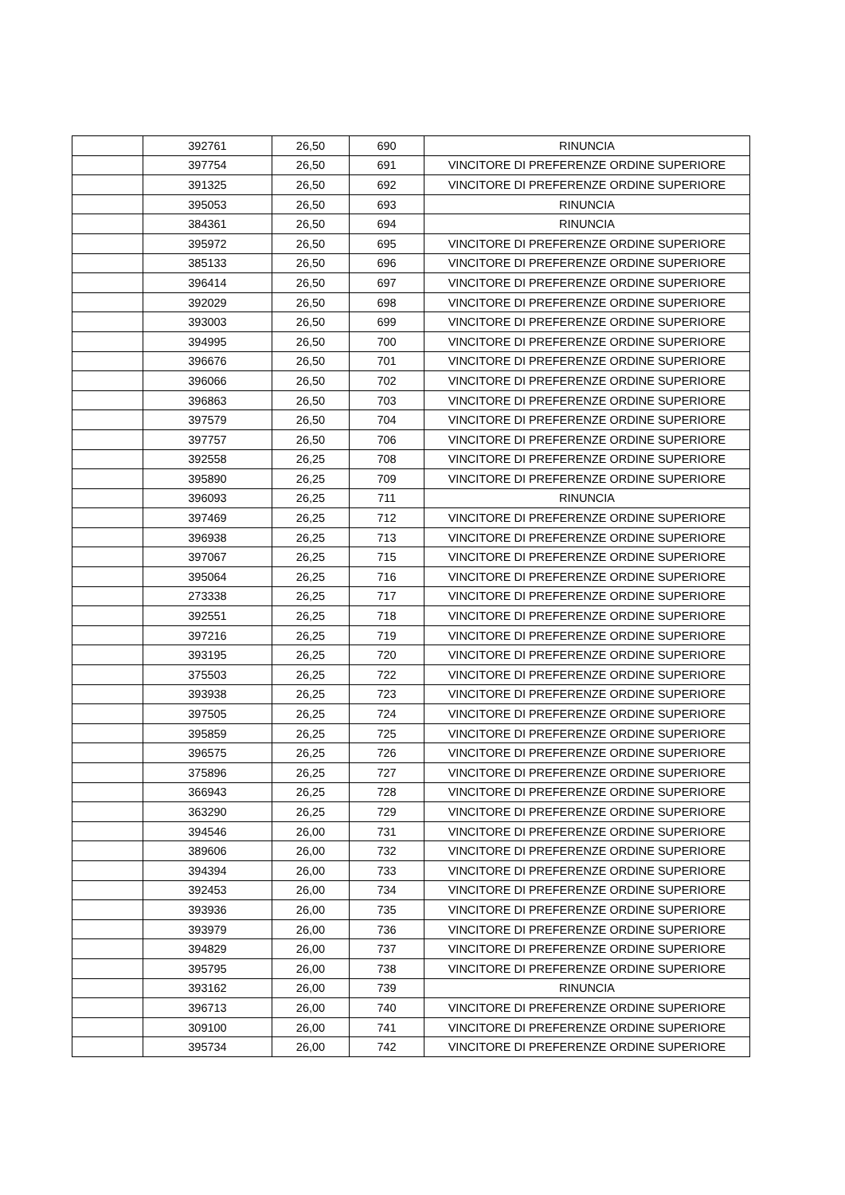| | 392761 | 26,50 | 690 | RINUNCIA |
| | 397754 | 26,50 | 691 | VINCITORE DI PREFERENZE ORDINE SUPERIORE |
| | 391325 | 26,50 | 692 | VINCITORE DI PREFERENZE ORDINE SUPERIORE |
| | 395053 | 26,50 | 693 | RINUNCIA |
| | 384361 | 26,50 | 694 | RINUNCIA |
| | 395972 | 26,50 | 695 | VINCITORE DI PREFERENZE ORDINE SUPERIORE |
| | 385133 | 26,50 | 696 | VINCITORE DI PREFERENZE ORDINE SUPERIORE |
| | 396414 | 26,50 | 697 | VINCITORE DI PREFERENZE ORDINE SUPERIORE |
| | 392029 | 26,50 | 698 | VINCITORE DI PREFERENZE ORDINE SUPERIORE |
| | 393003 | 26,50 | 699 | VINCITORE DI PREFERENZE ORDINE SUPERIORE |
| | 394995 | 26,50 | 700 | VINCITORE DI PREFERENZE ORDINE SUPERIORE |
| | 396676 | 26,50 | 701 | VINCITORE DI PREFERENZE ORDINE SUPERIORE |
| | 396066 | 26,50 | 702 | VINCITORE DI PREFERENZE ORDINE SUPERIORE |
| | 396863 | 26,50 | 703 | VINCITORE DI PREFERENZE ORDINE SUPERIORE |
| | 397579 | 26,50 | 704 | VINCITORE DI PREFERENZE ORDINE SUPERIORE |
| | 397757 | 26,50 | 706 | VINCITORE DI PREFERENZE ORDINE SUPERIORE |
| | 392558 | 26,25 | 708 | VINCITORE DI PREFERENZE ORDINE SUPERIORE |
| | 395890 | 26,25 | 709 | VINCITORE DI PREFERENZE ORDINE SUPERIORE |
| | 396093 | 26,25 | 711 | RINUNCIA |
| | 397469 | 26,25 | 712 | VINCITORE DI PREFERENZE ORDINE SUPERIORE |
| | 396938 | 26,25 | 713 | VINCITORE DI PREFERENZE ORDINE SUPERIORE |
| | 397067 | 26,25 | 715 | VINCITORE DI PREFERENZE ORDINE SUPERIORE |
| | 395064 | 26,25 | 716 | VINCITORE DI PREFERENZE ORDINE SUPERIORE |
| | 273338 | 26,25 | 717 | VINCITORE DI PREFERENZE ORDINE SUPERIORE |
| | 392551 | 26,25 | 718 | VINCITORE DI PREFERENZE ORDINE SUPERIORE |
| | 397216 | 26,25 | 719 | VINCITORE DI PREFERENZE ORDINE SUPERIORE |
| | 393195 | 26,25 | 720 | VINCITORE DI PREFERENZE ORDINE SUPERIORE |
| | 375503 | 26,25 | 722 | VINCITORE DI PREFERENZE ORDINE SUPERIORE |
| | 393938 | 26,25 | 723 | VINCITORE DI PREFERENZE ORDINE SUPERIORE |
| | 397505 | 26,25 | 724 | VINCITORE DI PREFERENZE ORDINE SUPERIORE |
| | 395859 | 26,25 | 725 | VINCITORE DI PREFERENZE ORDINE SUPERIORE |
| | 396575 | 26,25 | 726 | VINCITORE DI PREFERENZE ORDINE SUPERIORE |
| | 375896 | 26,25 | 727 | VINCITORE DI PREFERENZE ORDINE SUPERIORE |
| | 366943 | 26,25 | 728 | VINCITORE DI PREFERENZE ORDINE SUPERIORE |
| | 363290 | 26,25 | 729 | VINCITORE DI PREFERENZE ORDINE SUPERIORE |
| | 394546 | 26,00 | 731 | VINCITORE DI PREFERENZE ORDINE SUPERIORE |
| | 389606 | 26,00 | 732 | VINCITORE DI PREFERENZE ORDINE SUPERIORE |
| | 394394 | 26,00 | 733 | VINCITORE DI PREFERENZE ORDINE SUPERIORE |
| | 392453 | 26,00 | 734 | VINCITORE DI PREFERENZE ORDINE SUPERIORE |
| | 393936 | 26,00 | 735 | VINCITORE DI PREFERENZE ORDINE SUPERIORE |
| | 393979 | 26,00 | 736 | VINCITORE DI PREFERENZE ORDINE SUPERIORE |
| | 394829 | 26,00 | 737 | VINCITORE DI PREFERENZE ORDINE SUPERIORE |
| | 395795 | 26,00 | 738 | VINCITORE DI PREFERENZE ORDINE SUPERIORE |
| | 393162 | 26,00 | 739 | RINUNCIA |
| | 396713 | 26,00 | 740 | VINCITORE DI PREFERENZE ORDINE SUPERIORE |
| | 309100 | 26,00 | 741 | VINCITORE DI PREFERENZE ORDINE SUPERIORE |
| | 395734 | 26,00 | 742 | VINCITORE DI PREFERENZE ORDINE SUPERIORE |